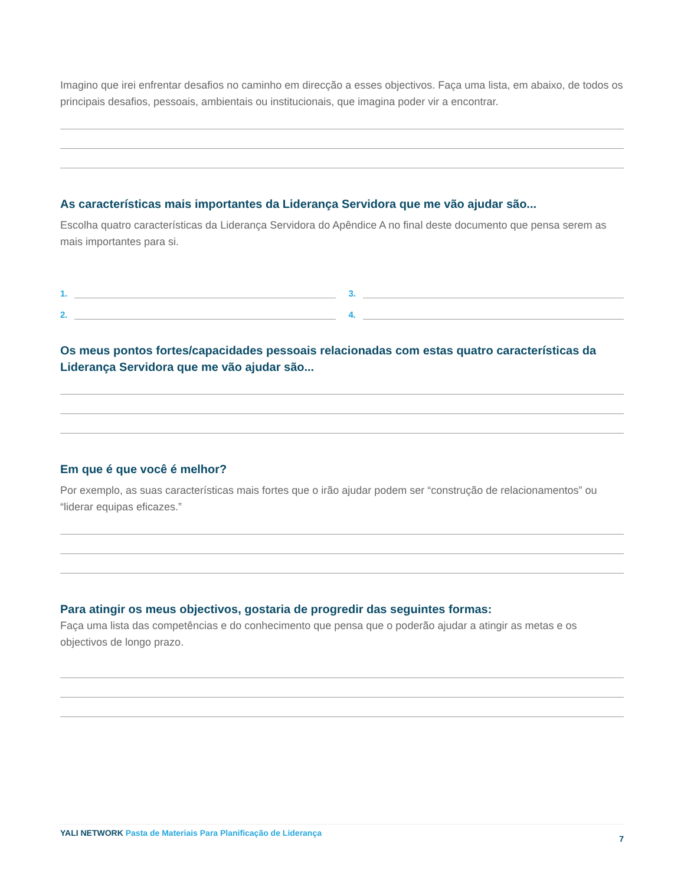Imagino que irei enfrentar desafios no caminho em direcção a esses objectivos. Faça uma lista, em abaixo, de todos os principais desafios, pessoais, ambientais ou institucionais, que imagina poder vir a encontrar.
As características mais importantes da Liderança Servidora que me vão ajudar são...
Escolha quatro características da Liderança Servidora do Apêndice A no final deste documento que pensa serem as mais importantes para si.
1.
2.
3.
4.
Os meus pontos fortes/capacidades pessoais relacionadas com estas quatro características da Liderança Servidora que me vão ajudar são...
Em que é que você é melhor?
Por exemplo, as suas características mais fortes que o irão ajudar podem ser “construção de relacionamentos” ou “liderar equipas eficazes.”
Para atingir os meus objectivos, gostaria de progredir das seguintes formas:
Faça uma lista das competências e do conhecimento que pensa que o poderão ajudar a atingir as metas e os objectivos de longo prazo.
YALI NETWORK Pasta de Materiais Para Planificação de Liderança
7